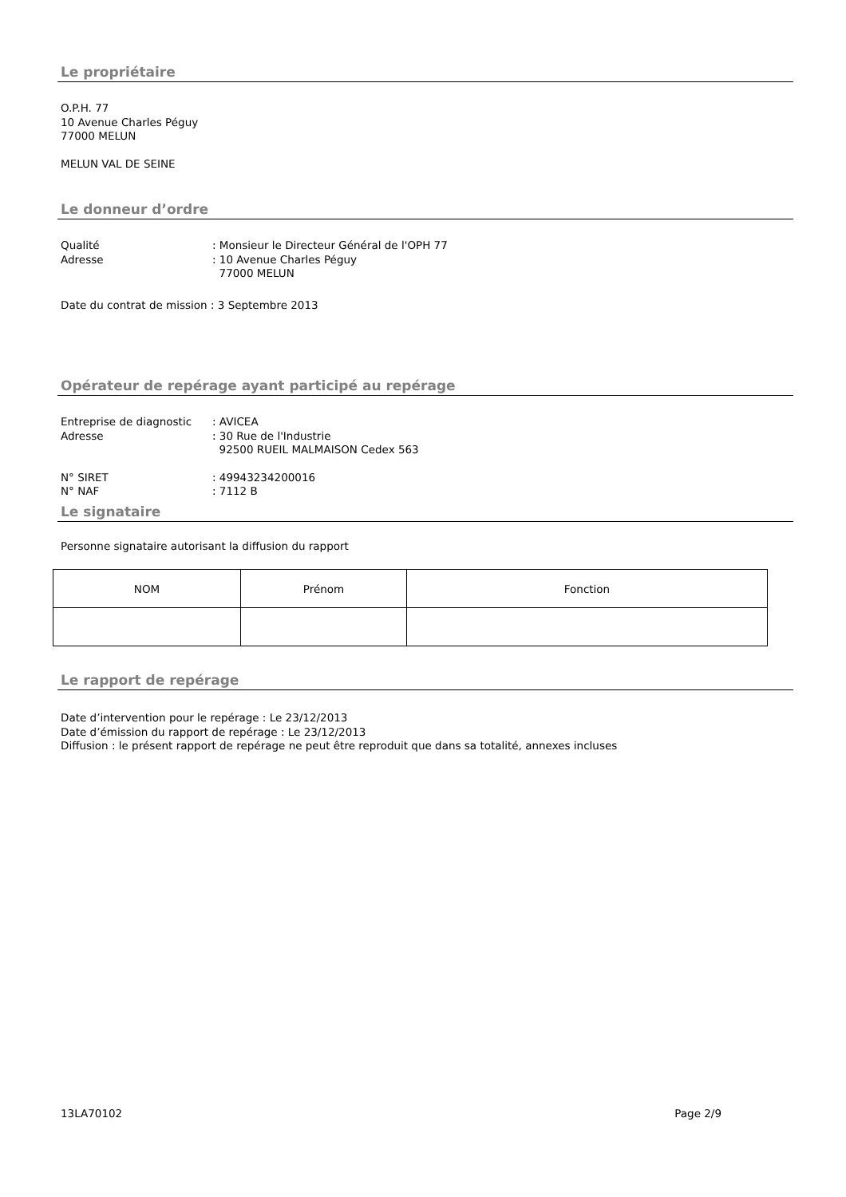Le propriétaire
O.P.H. 77
10 Avenue Charles Péguy
77000 MELUN
MELUN VAL DE SEINE
Le donneur d’ordre
Qualité: Monsieur le Directeur Général de l'OPH 77 Adresse: 10 Avenue Charles Péguy
77000 MELUN
Date du contrat de mission : 3 Septembre 2013
Opérateur de repérage ayant participé au repérage
Entreprise de diagnostic: AVICEA Adresse: 30 Rue de l'Industrie
92500 RUEIL MALMAISON Cedex 563
N° SIRET: 49943234200016 N° NAF: 7112 B
Le signataire
Personne signataire autorisant la diffusion du rapport
| NOM | Prénom | Fonction |
Le rapport de repérage
Date d’intervention pour le repérage : Le 23/12/2013
Date d’émission du rapport de repérage : Le 23/12/2013
Diffusion : le présent rapport de repérage ne peut être reproduit que dans sa totalité, annexes incluses
13LA70102 Page 2/9